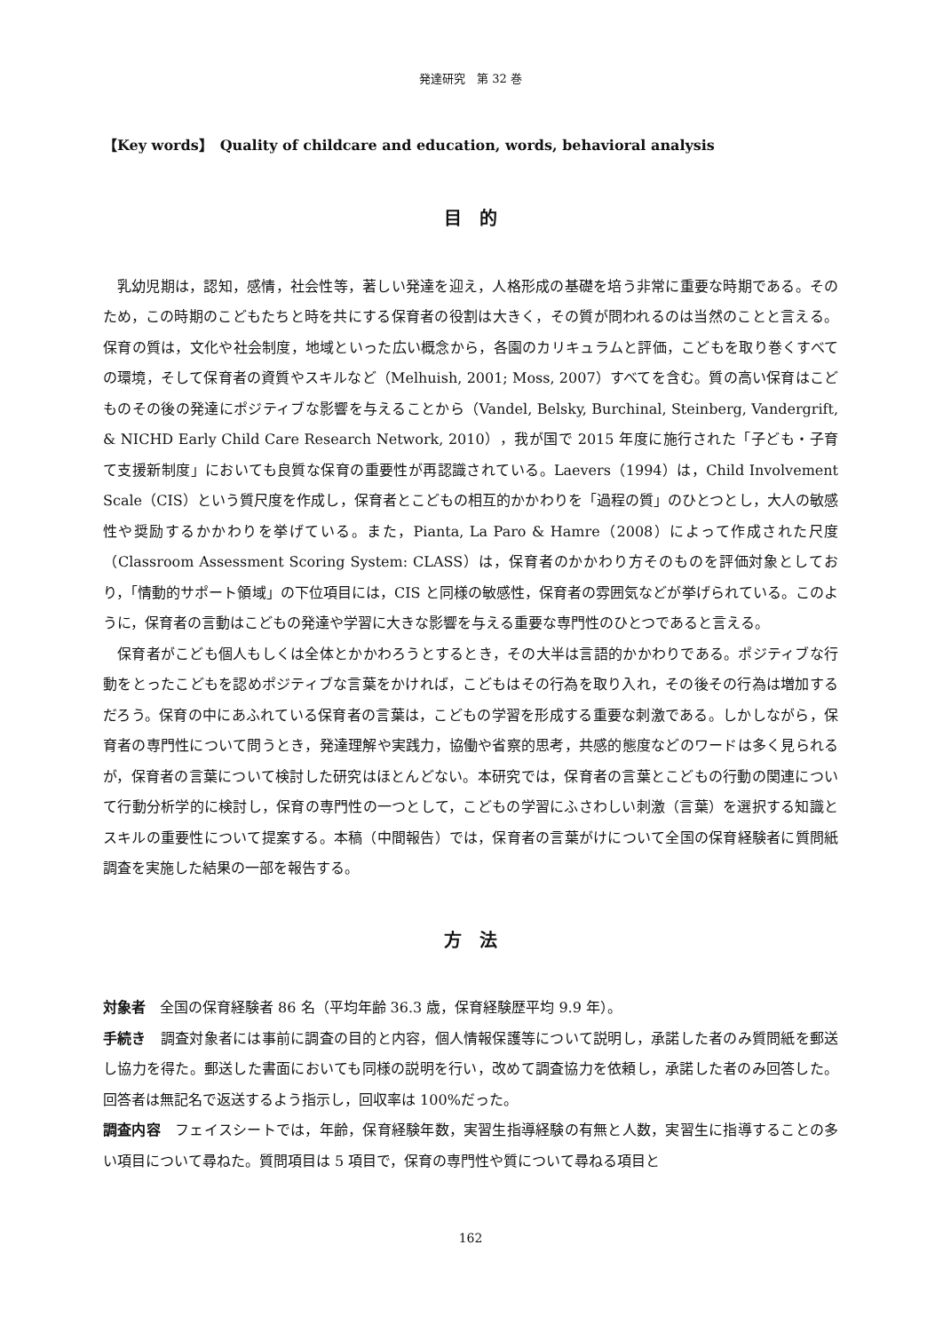発達研究　第 32 巻
【Key words】　Quality of childcare and education, words, behavioral analysis
目　的
乳幼児期は，認知，感情，社会性等，著しい発達を迎え，人格形成の基礎を培う非常に重要な時期である。そのため，この時期のこどもたちと時を共にする保育者の役割は大きく，その質が問われるのは当然のことと言える。保育の質は，文化や社会制度，地域といった広い概念から，各園のカリキュラムと評価，こどもを取り巻くすべての環境，そして保育者の資質やスキルなど（Melhuish, 2001; Moss, 2007）すべてを含む。質の高い保育はこどものその後の発達にポジティブな影響を与えることから（Vandel, Belsky, Burchinal, Steinberg, Vandergrift, & NICHD Early Child Care Research Network, 2010），我が国で 2015 年度に施行された「子ども・子育て支援新制度」においても良質な保育の重要性が再認識されている。Laevers（1994）は，Child Involvement Scale（CIS）という質尺度を作成し，保育者とこどもの相互的かかわりを「過程の質」のひとつとし，大人の敏感性や奨励するかかわりを挙げている。また，Pianta, La Paro & Hamre（2008）によって作成された尺度（Classroom Assessment Scoring System: CLASS）は，保育者のかかわり方そのものを評価対象としており，「情動的サポート領域」の下位項目には，CIS と同様の敏感性，保育者の雰囲気などが挙げられている。このように，保育者の言動はこどもの発達や学習に大きな影響を与える重要な専門性のひとつであると言える。
保育者がこども個人もしくは全体とかかわろうとするとき，その大半は言語的かかわりである。ポジティブな行動をとったこどもを認めポジティブな言葉をかければ，こどもはその行為を取り入れ，その後その行為は増加するだろう。保育の中にあふれている保育者の言葉は，こどもの学習を形成する重要な刺激である。しかしながら，保育者の専門性について問うとき，発達理解や実践力，協働や省察的思考，共感的態度などのワードは多く見られるが，保育者の言葉について検討した研究はほとんどない。本研究では，保育者の言葉とこどもの行動の関連について行動分析学的に検討し，保育の専門性の一つとして，こどもの学習にふさわしい刺激（言葉）を選択する知識とスキルの重要性について提案する。本稿（中間報告）では，保育者の言葉がけについて全国の保育経験者に質問紙調査を実施した結果の一部を報告する。
方　法
対象者　全国の保育経験者 86 名（平均年齢 36.3 歳，保育経験歴平均 9.9 年）。
手続き　調査対象者には事前に調査の目的と内容，個人情報保護等について説明し，承諾した者のみ質問紙を郵送し協力を得た。郵送した書面においても同様の説明を行い，改めて調査協力を依頼し，承諾した者のみ回答した。回答者は無記名で返送するよう指示し，回収率は 100%だった。
調査内容　フェイスシートでは，年齢，保育経験年数，実習生指導経験の有無と人数，実習生に指導することの多い項目について尋ねた。質問項目は 5 項目で，保育の専門性や質について尋ねる項目と
162